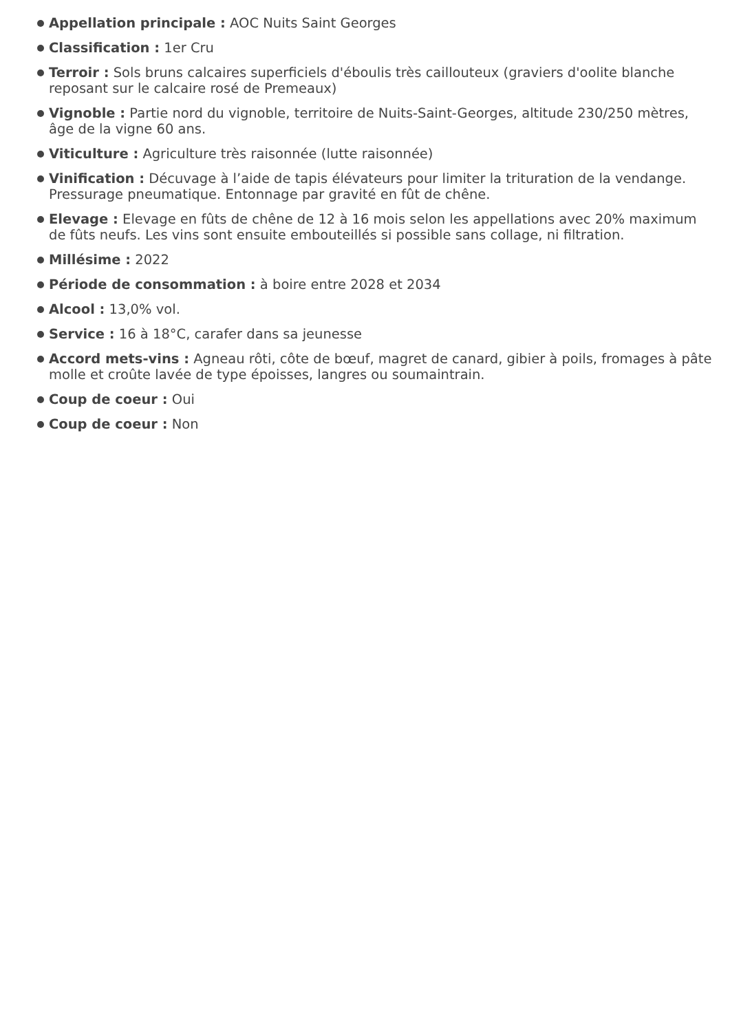Appellation principale : AOC Nuits Saint Georges
Classification : 1er Cru
Terroir : Sols bruns calcaires superficiels d'éboulis très caillouteux (graviers d'oolite blanche reposant sur le calcaire rosé de Premeaux)
Vignoble : Partie nord du vignoble, territoire de Nuits-Saint-Georges, altitude 230/250 mètres, âge de la vigne 60 ans.
Viticulture : Agriculture très raisonnée (lutte raisonnée)
Vinification : Décuvage à l’aide de tapis élévateurs pour limiter la trituration de la vendange. Pressurage pneumatique. Entonnage par gravité en fût de chêne.
Elevage : Elevage en fûts de chêne de 12 à 16 mois selon les appellations avec 20% maximum de fûts neufs. Les vins sont ensuite embouteillés si possible sans collage, ni filtration.
Millésime : 2022
Période de consommation : à boire entre 2028 et 2034
Alcool : 13,0% vol.
Service : 16 à 18°C, carafer dans sa jeunesse
Accord mets-vins : Agneau rôti, côte de bœuf, magret de canard, gibier à poils, fromages à pâte molle et croûte lavée de type époisses, langres ou soumaintrain.
Coup de coeur : Oui
Coup de coeur : Non